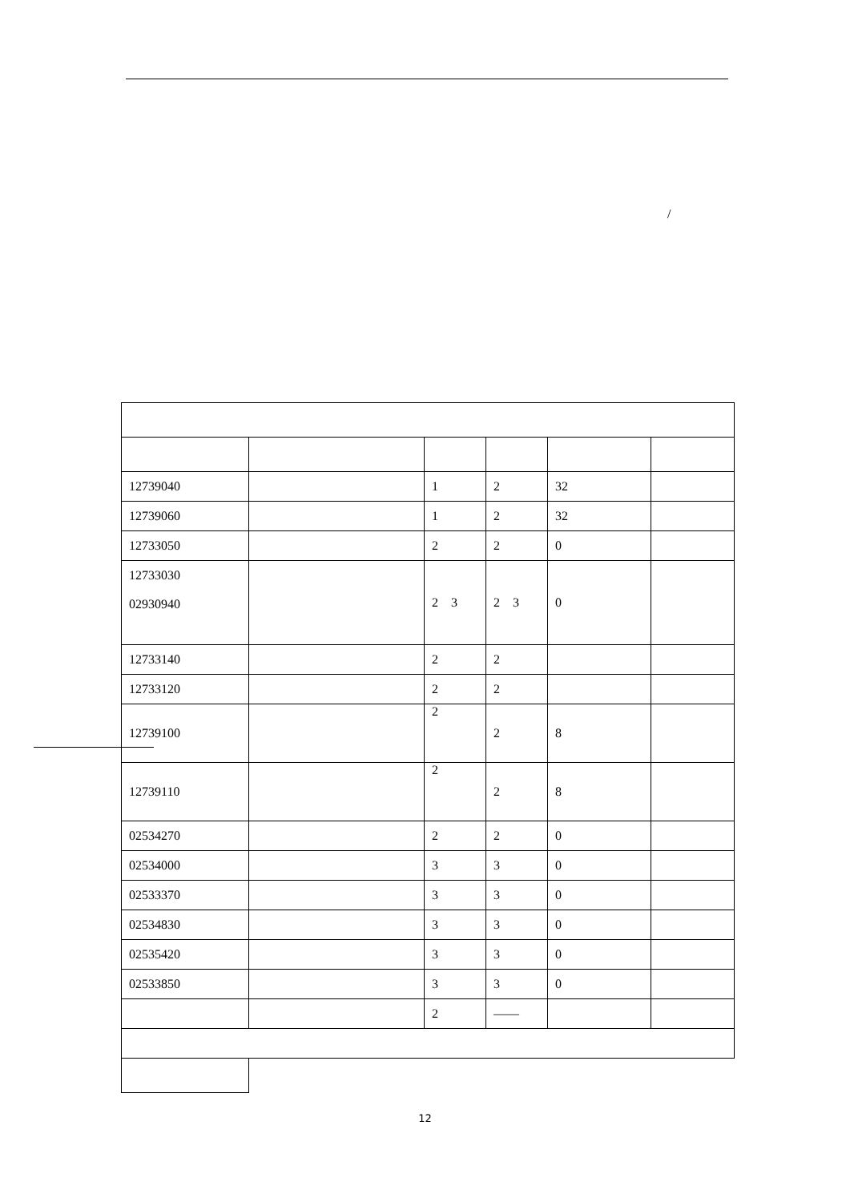/
| 12739040 | | 1 | 2 | 32 | |
| 12739060 | | 1 | 2 | 32 | |
| 12733050 | | 2 | 2 | 0 | |
| 12733030 02930940 | | 2 3 | 2 3 | 0 | |
| 12733140 | | 2 | 2 | | |
| 12733120 | | 2 | 2 | | |
| 12739100 | | 2 | 2 | 8 | |
| 12739110 | | 2 | 2 | 8 | |
| 02534270 | | 2 | 2 | 0 | |
| 02534000 | | 3 | 3 | 0 | |
| 02533370 | | 3 | 3 | 0 | |
| 02534830 | | 3 | 3 | 0 | |
| 02535420 | | 3 | 3 | 0 | |
| 02533850 | | 3 | 3 | 0 | |
| | | 2 | —— | | |
12